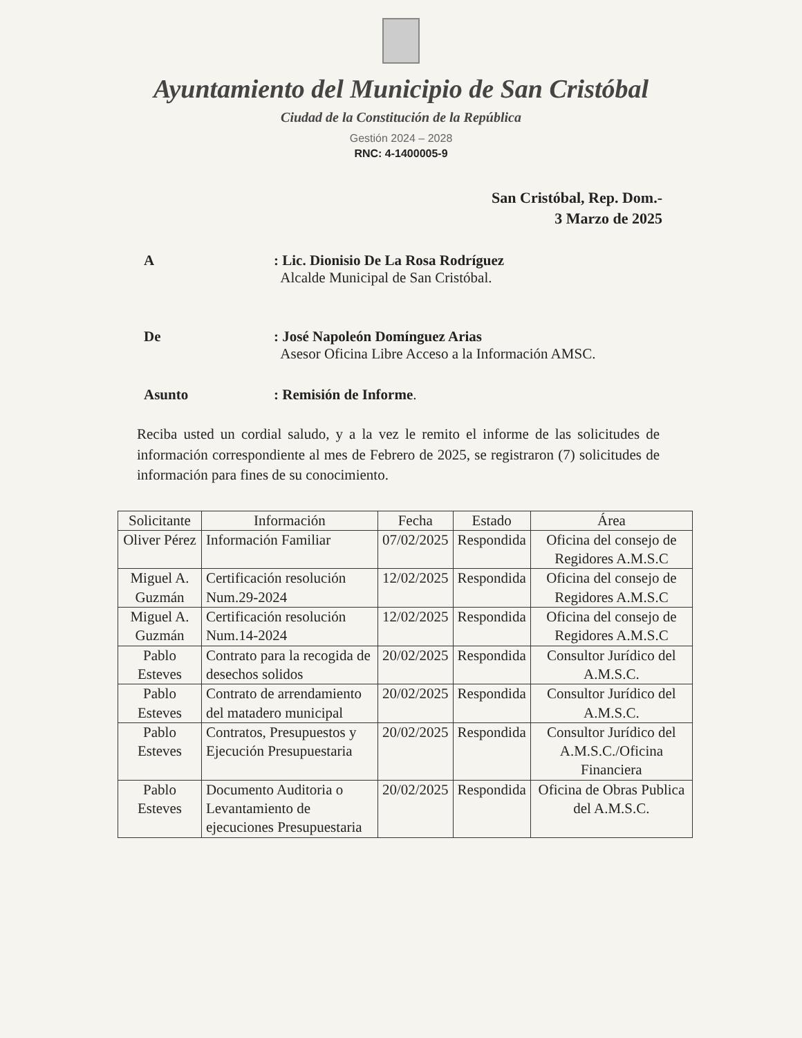Ayuntamiento del Municipio de San Cristóbal
Ciudad de la Constitución de la República
Gestión 2024 – 2028
RNC: 4-1400005-9
San Cristóbal, Rep. Dom.-
3 Marzo de 2025
A : Lic. Dionisio De La Rosa Rodríguez
Alcalde Municipal de San Cristóbal.
De : José Napoleón Domínguez Arias
Asesor Oficina Libre Acceso a la Información AMSC.
Asunto : Remisión de Informe.
Reciba usted un cordial saludo, y a la vez le remito el informe de las solicitudes de información correspondiente al mes de Febrero de 2025, se registraron (7) solicitudes de información para fines de su conocimiento.
| Solicitante | Información | Fecha | Estado | Área |
| --- | --- | --- | --- | --- |
| Oliver Pérez | Información Familiar | 07/02/2025 | Respondida | Oficina del consejo de Regidores A.M.S.C |
| Miguel A. Guzmán | Certificación resolución Num.29-2024 | 12/02/2025 | Respondida | Oficina del consejo de Regidores A.M.S.C |
| Miguel A. Guzmán | Certificación resolución Num.14-2024 | 12/02/2025 | Respondida | Oficina del consejo de Regidores A.M.S.C |
| Pablo Esteves | Contrato para la recogida de desechos solidos | 20/02/2025 | Respondida | Consultor Jurídico del A.M.S.C. |
| Pablo Esteves | Contrato de arrendamiento del matadero municipal | 20/02/2025 | Respondida | Consultor Jurídico del A.M.S.C. |
| Pablo Esteves | Contratos, Presupuestos y Ejecución Presupuestaria | 20/02/2025 | Respondida | Consultor Jurídico del A.M.S.C./Oficina Financiera |
| Pablo Esteves | Documento Auditoria o Levantamiento de ejecuciones Presupuestaria | 20/02/2025 | Respondida | Oficina de Obras Publica del A.M.S.C. |